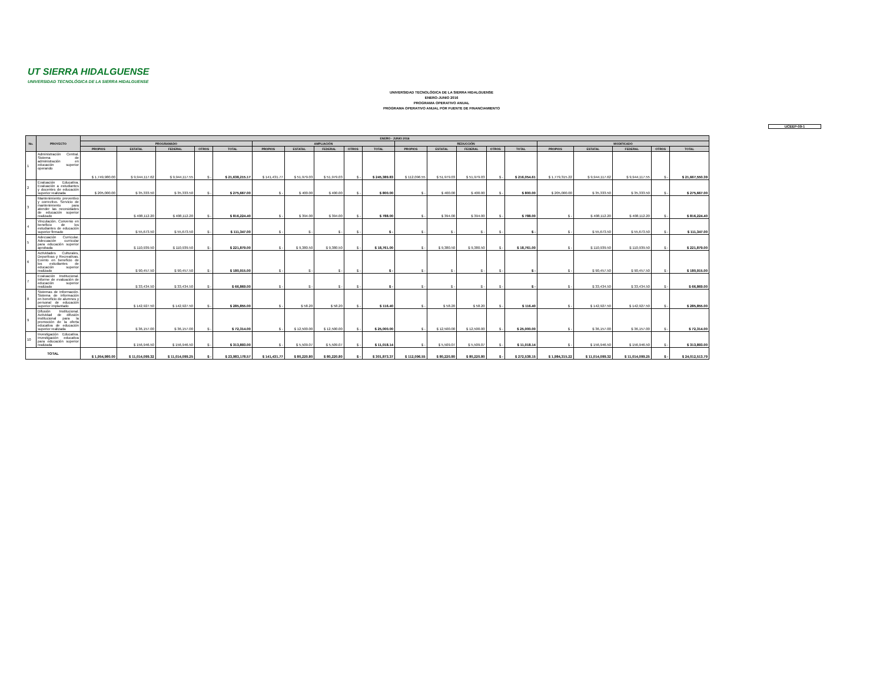UT SIERRA HIDALGUENSE
UNIVERSIDAD TECNOLÓGICA DE LA SIERRA HIDALGUENSE
UNIVERSIDAD TECNOLÓGICA DE LA SIERRA HIDALGUENSE
ENERO-JUNIO 2016
PROGRAMA OPERATIVO ANUAL
PROGRAMA OPERATIVO ANUAL POR FUENTE DE FINANCIAMIENTO
UCEEP-09-1
| No. | PROYECTO | ENERO - JUNIO 2016 | | | | | | | | | | | | | | | | | | | |
| --- | --- | --- | --- | --- | --- | --- | --- | --- | --- | --- | --- | --- | --- | --- | --- | --- | --- | --- | --- | --- | --- |
| | | PROGRAMADO | | | | | AMPLIACIÓN | | | | | REDUCCIÓN | | | | | MODIFICADO | | | | |
| | | PROPIOS | ESTATAL | FEDERAL | OTROS | TOTAL | PROPIOS | ESTATAL | FEDERAL | OTROS | TOTAL | PROPIOS | ESTATAL | FEDERAL | OTROS | TOTAL | PROPIOS | ESTATAL | FEDERAL | OTROS | TOTAL |
| 1 | Administración Central. Sistema de administración en educación superior operando | $ 1,749,980.00 | $ 9,944,117.62 | $ 9,944,117.55 | $ - | $ 21,638,215.17 | $ 141,431.77 | $ 51,979.03 | $ 51,979.03 | $ - | $ 245,389.83 | $ 112,096.55 | $ 51,979.03 | $ 51,979.03 | $ - | $ 216,054.61 | $ 1,779,315.22 | $ 9,944,117.62 | $ 9,944,117.55 | $ - | $ 21,667,550.39 |
| 2 | Evaluación Educativa. Evaluación a estudiantes y docentes de educación superior realizada | $ 205,000.00 | $ 35,333.50 | $ 35,333.50 | $ - | $ 275,667.00 | $ - | $ 400.00 | $ 400.00 | $ - | $ 800.00 | $ - | $ 400.00 | $ 400.00 | $ - | $ 800.00 | $ 205,000.00 | $ 35,333.50 | $ 35,333.50 | $ - | $ 275,667.00 |
| 3 | Mantenimiento preventivo y correctivo. Servicio de mantenimiento para atender las necesidades de educación superior realizado | | $ 408,112.20 | $ 408,112.20 | $ - | $ 816,224.40 | $ - | $ 394.00 | $ 394.00 | $ - | $ 788.00 | $ - | $ 394.00 | $ 394.00 | $ - | $ 788.00 | $ - | $ 408,112.20 | $ 408,112.20 | $ - | $ 816,224.40 |
| 4 | Vinculación. Convenio en beneficio de los estudiantes de educación superior firmado | | $ 55,673.50 | $ 55,673.50 | $ - | $ 111,347.00 | $ - | $ - | $ - | $ - | $ - | $ - | $ - | $ - | $ - | $ - | $ - | $ 55,673.50 | $ 55,673.50 | $ - | $ 111,347.00 |
| 5 | Adecuación Curricular. Adecuación curricular para educación superior aprobada | | $ 110,939.50 | $ 110,939.50 | $ - | $ 221,879.00 | $ - | $ 9,380.50 | $ 9,380.50 | $ - | $ 18,761.00 | $ - | $ 9,380.50 | $ 9,380.50 | $ - | $ 18,761.00 | $ - | $ 110,939.50 | $ 110,939.50 | $ - | $ 221,879.00 |
| 6 | Actividades Culturales, Deportivas y Recreativas. Evento en beneficio de los estudiantes de educación superior realizado | | $ 90,457.50 | $ 90,457.50 | $ - | $ 180,915.00 | $ - | $ - | $ - | $ - | $ - | $ - | $ - | $ - | $ - | $ - | $ - | $ 90,457.50 | $ 90,457.50 | $ - | $ 180,915.00 |
| 7 | Evaluación Institucional. Informe de evaluación de educación superior realizado | | $ 33,434.50 | $ 33,434.50 | $ - | $ 66,869.00 | $ - | $ - | $ - | $ - | $ - | $ - | $ - | $ - | $ - | $ - | $ - | $ 33,434.50 | $ 33,434.50 | $ - | $ 66,869.00 |
| 8 | Sistemas de Información. Sistema de información en beneficio de alumnos y personal de educación superior implantado | | $ 142,927.50 | $ 142,927.50 | $ - | $ 285,855.00 | $ - | $ 58.20 | $ 58.20 | $ - | $ 116.40 | $ - | $ 58.20 | $ 58.20 | $ - | $ 116.40 | $ - | $ 142,927.50 | $ 142,927.50 | $ - | $ 285,855.00 |
| 9 | Difusión Institucional. Actividad de difusión institucional para la promoción de la oferta educativa de educación superior realizada | | $ 36,157.00 | $ 36,157.00 | $ - | $ 72,314.00 | $ - | $ 12,500.00 | $ 12,500.00 | $ - | $ 25,000.00 | $ - | $ 12,500.00 | $ 12,500.00 | $ - | $ 25,000.00 | $ - | $ 36,157.00 | $ 36,157.00 | $ - | $ 72,314.00 |
| 10 | Investigación Educativa. Investigación educativa para educación superior realizada | | $ 156,946.50 | $ 156,946.50 | $ - | $ 313,893.00 | $ - | $ 5,509.07 | $ 5,509.07 | $ - | $ 11,018.14 | $ - | $ 5,509.07 | $ 5,509.07 | $ - | $ 11,018.14 | $ - | $ 156,946.50 | $ 156,946.50 | $ - | $ 313,893.00 |
| TOTAL | | $ 1,954,980.00 | $ 11,014,099.32 | $ 11,014,099.25 | $ - | $ 23,983,178.57 | $ 141,431.77 | $ 80,220.80 | $ 80,220.80 | $ - | $ 301,873.37 | $ 112,096.55 | $ 80,220.80 | $ 80,220.80 | $ - | $ 272,538.15 | $ 1,984,315.22 | $ 11,014,099.32 | $ 11,014,099.25 | $ - | $ 24,012,513.79 |